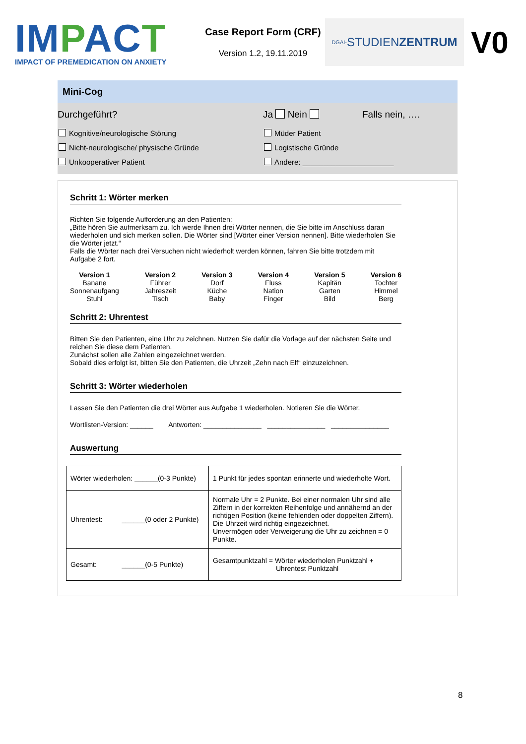IMPACT
IMPACT OF PREMEDICATION ON ANXIETY
Case Report Form (CRF)
Version 1.2, 19.11.2019
DGAI- STUDIEN ZENTRUM
V0
Mini-Cog
Durchgeführt? Ja Nein Falls nein, ….
Kognitive/neurologische Störung
Nicht-neurologische/ physische Gründe
Unkooperativer Patient
Müder Patient
Logistische Gründe
Andere: ______________________
Schritt 1: Wörter merken
Richten Sie folgende Aufforderung an den Patienten:
„Bitte hören Sie aufmerksam zu. Ich werde Ihnen drei Wörter nennen, die Sie bitte im Anschluss daran wiederholen und sich merken sollen. Die Wörter sind [Wörter einer Version nennen]. Bitte wiederholen Sie die Wörter jetzt.“
Falls die Wörter nach drei Versuchen nicht wiederholt werden können, fahren Sie bitte trotzdem mit Aufgabe 2 fort.
Version 1
Banane
Sonnenaufgang
Stuhl
Version 2
Führer
Jahreszeit
Tisch
Version 3
Dorf
Küche
Baby
Version 4
Fluss
Nation
Finger
Version 5
Kapitän
Garten
Bild
Version 6
Tochter
Himmel
Berg
Schritt 2: Uhrentest
Bitten Sie den Patienten, eine Uhr zu zeichnen. Nutzen Sie dafür die Vorlage auf der nächsten Seite und reichen Sie diese dem Patienten.
Zunächst sollen alle Zahlen eingezeichnet werden.
Sobald dies erfolgt ist, bitten Sie den Patienten, die Uhrzeit „Zehn nach Elf“ einzuzeichnen.
Schritt 3: Wörter wiederholen
Lassen Sie den Patienten die drei Wörter aus Aufgabe 1 wiederholen. Notieren Sie die Wörter.
Wortlisten-Version: ______ Antworten: _______________ _______________ _______________
Auswertung
| Wörter wiederholen: ______(0-3 Punkte) | 1 Punkt für jedes spontan erinnerte und wiederholte Wort. |
| Uhrentest: ______(0 oder 2 Punkte) | Normale Uhr = 2 Punkte. Bei einer normalen Uhr sind alle Ziffern in der korrekten Reihenfolge und annähernd an der richtigen Position (keine fehlenden oder doppelten Ziffern). Die Uhrzeit wird richtig eingezeichnet. Unvermögen oder Verweigerung die Uhr zu zeichnen = 0 Punkte. |
| Gesamt: ______(0-5 Punkte) | Gesamtpunktzahl = Wörter wiederholen Punktzahl + Uhrentest Punktzahl |
8